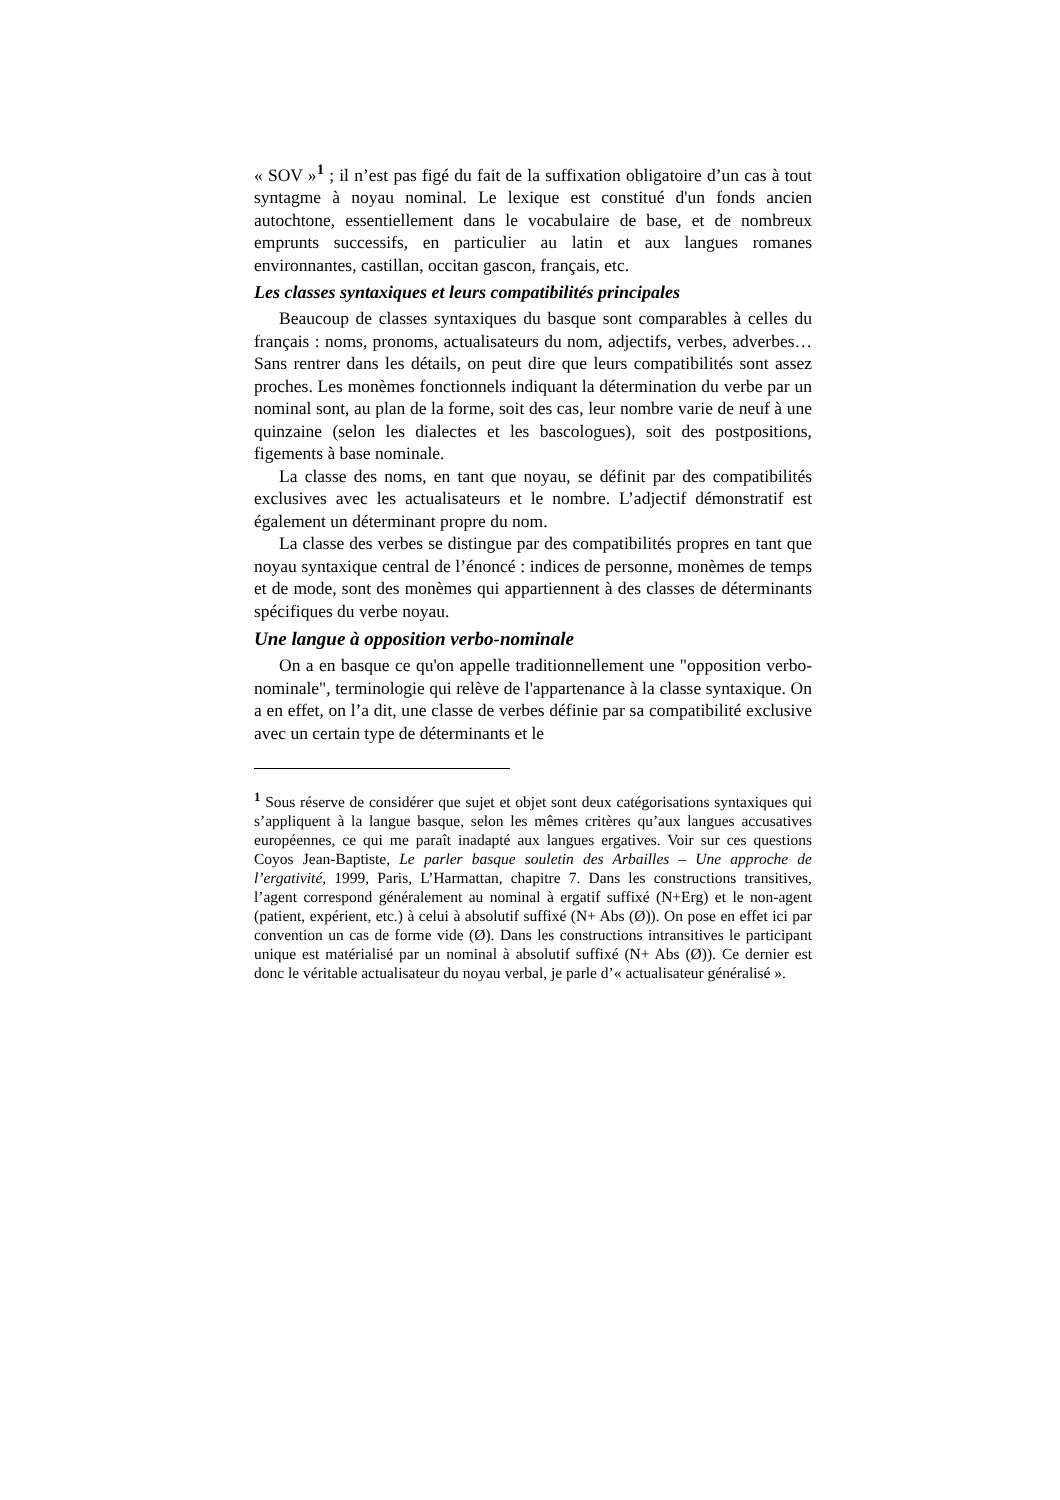« SOV »<sup>1</sup> ; il n’est pas figé du fait de la suffixation obligatoire d’un cas à tout syntagme à noyau nominal. Le lexique est constitué d'un fonds ancien autochtone, essentiellement dans le vocabulaire de base, et de nombreux emprunts successifs, en particulier au latin et aux langues romanes environnantes, castillan, occitan gascon, français, etc.
Les classes syntaxiques et leurs compatibilités principales
Beaucoup de classes syntaxiques du basque sont comparables à celles du français : noms, pronoms, actualisateurs du nom, adjectifs, verbes, adverbes… Sans rentrer dans les détails, on peut dire que leurs compatibilités sont assez proches. Les monèmes fonctionnels indiquant la détermination du verbe par un nominal sont, au plan de la forme, soit des cas, leur nombre varie de neuf à une quinzaine (selon les dialectes et les bascologues), soit des postpositions, figements à base nominale.
La classe des noms, en tant que noyau, se définit par des compatibilités exclusives avec les actualisateurs et le nombre. L’adjectif démonstratif est également un déterminant propre du nom.
La classe des verbes se distingue par des compatibilités propres en tant que noyau syntaxique central de l’énoncé : indices de personne, monèmes de temps et de mode, sont des monèmes qui appartiennent à des classes de déterminants spécifiques du verbe noyau.
Une langue à opposition verbo-nominale
On a en basque ce qu'on appelle traditionnellement une "opposition verbo-nominale", terminologie qui relève de l'appartenance à la classe syntaxique. On a en effet, on l’a dit, une classe de verbes définie par sa compatibilité exclusive avec un certain type de déterminants et le
<sup>1</sup> Sous réserve de considérer que sujet et objet sont deux catégorisations syntaxiques qui s’appliquent à la langue basque, selon les mêmes critères qu’aux langues accusatives européennes, ce qui me paraît inadapté aux langues ergatives. Voir sur ces questions Coyos Jean-Baptiste, Le parler basque souletin des Arbailles – Une approche de l’ergativité, 1999, Paris, L’Harmattan, chapitre 7. Dans les constructions transitives, l’agent correspond généralement au nominal à ergatif suffixé (N+Erg) et le non-agent (patient, expérient, etc.) à celui à absolutif suffixé (N+ Abs (Ø)). On pose en effet ici par convention un cas de forme vide (Ø). Dans les constructions intransitives le participant unique est matérialisé par un nominal à absolutif suffixé (N+ Abs (Ø)). Ce dernier est donc le véritable actualisateur du noyau verbal, je parle d’« actualisateur généralisé ».